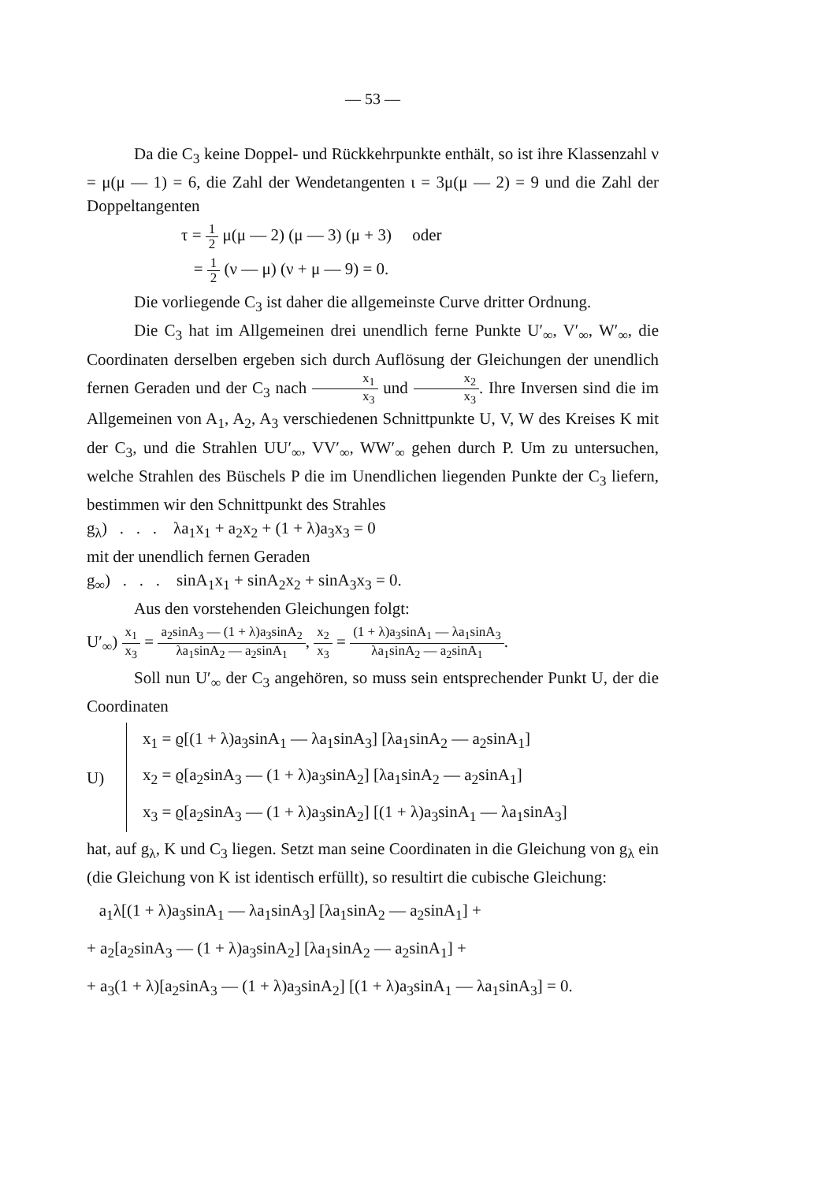— 53 —
Da die C<sub>3</sub> keine Doppel- und Rückkehrpunkte enthält, so ist ihre Klassenzahl ν = μ(μ — 1) = 6, die Zahl der Wendetangenten ι = 3μ(μ — 2) = 9 und die Zahl der Doppeltangenten
τ = 1 2 μ(μ — 2) (μ — 3) (μ + 3) oder
= 1 2 (ν — μ) (ν + μ — 9) = 0.
Die vorliegende C<sub>3</sub> ist daher die allgemeinste Curve dritter Ordnung.
Die C<sub>3</sub> hat im Allgemeinen drei unendlich ferne Punkte U′<sub>∞</sub>, V′<sub>∞</sub>, W′<sub>∞</sub>, die Coordinaten derselben ergeben sich durch Auflösung der Gleichungen der unendlich fernen Geraden und der C<sub>3</sub> nach x<sub>1</sub> x<sub>3</sub> und x<sub>2</sub> x<sub>3</sub>. Ihre Inversen sind die im Allgemeinen von A<sub>1</sub>, A<sub>2</sub>, A<sub>3</sub> verschiedenen Schnittpunkte U, V, W des Kreises K mit der C<sub>3</sub>, und die Strahlen UU′<sub>∞</sub>, VV′<sub>∞</sub>, WW′<sub>∞</sub> gehen durch P. Um zu untersuchen, welche Strahlen des Büschels P die im Unendlichen liegenden Punkte der C<sub>3</sub> liefern, bestimmen wir den Schnittpunkt des Strahles
g<sub>λ</sub>) . . . λa<sub>1</sub>x<sub>1</sub> + a<sub>2</sub>x<sub>2</sub> + (1 + λ)a<sub>3</sub>x<sub>3</sub> = 0
mit der unendlich fernen Geraden
g<sub>∞</sub>) . . . sinA<sub>1</sub>x<sub>1</sub> + sinA<sub>2</sub>x<sub>2</sub> + sinA<sub>3</sub>x<sub>3</sub> = 0.
Aus den vorstehenden Gleichungen folgt:
U′<sub>∞</sub>) x<sub>1</sub> x<sub>3</sub> = a<sub>2</sub>sinA<sub>3</sub> — (1 + λ)a<sub>3</sub>sinA<sub>2</sub> λa<sub>1</sub>sinA<sub>2</sub> — a<sub>2</sub>sinA<sub>1</sub>, x<sub>2</sub> x<sub>3</sub> = (1 + λ)a<sub>3</sub>sinA<sub>1</sub> — λa<sub>1</sub>sinA<sub>3</sub> λa<sub>1</sub>sinA<sub>2</sub> — a<sub>2</sub>sinA<sub>1</sub>.
Soll nun U′<sub>∞</sub> der C<sub>3</sub> angehören, so muss sein entsprechender Punkt U, der die Coordinaten
U)
x<sub>1</sub> = ϱ[(1 + λ)a<sub>3</sub>sinA<sub>1</sub> — λa<sub>1</sub>sinA<sub>3</sub>] [λa<sub>1</sub>sinA<sub>2</sub> — a<sub>2</sub>sinA<sub>1</sub>]
x<sub>2</sub> = ϱ[a<sub>2</sub>sinA<sub>3</sub> — (1 + λ)a<sub>3</sub>sinA<sub>2</sub>] [λa<sub>1</sub>sinA<sub>2</sub> — a<sub>2</sub>sinA<sub>1</sub>]
x<sub>3</sub> = ϱ[a<sub>2</sub>sinA<sub>3</sub> — (1 + λ)a<sub>3</sub>sinA<sub>2</sub>] [(1 + λ)a<sub>3</sub>sinA<sub>1</sub> — λa<sub>1</sub>sinA<sub>3</sub>]
hat, auf g<sub>λ</sub>, K und C<sub>3</sub> liegen. Setzt man seine Coordinaten in die Gleichung von g<sub>λ</sub> ein (die Gleichung von K ist identisch erfüllt), so resultirt die cubische Gleichung:
a<sub>1</sub>λ[(1 + λ)a<sub>3</sub>sinA<sub>1</sub> — λa<sub>1</sub>sinA<sub>3</sub>] [λa<sub>1</sub>sinA<sub>2</sub> — a<sub>2</sub>sinA<sub>1</sub>] +
+ a<sub>2</sub>[a<sub>2</sub>sinA<sub>3</sub> — (1 + λ)a<sub>3</sub>sinA<sub>2</sub>] [λa<sub>1</sub>sinA<sub>2</sub> — a<sub>2</sub>sinA<sub>1</sub>] +
+ a<sub>3</sub>(1 + λ)[a<sub>2</sub>sinA<sub>3</sub> — (1 + λ)a<sub>3</sub>sinA<sub>2</sub>] [(1 + λ)a<sub>3</sub>sinA<sub>1</sub> — λa<sub>1</sub>sinA<sub>3</sub>] = 0.